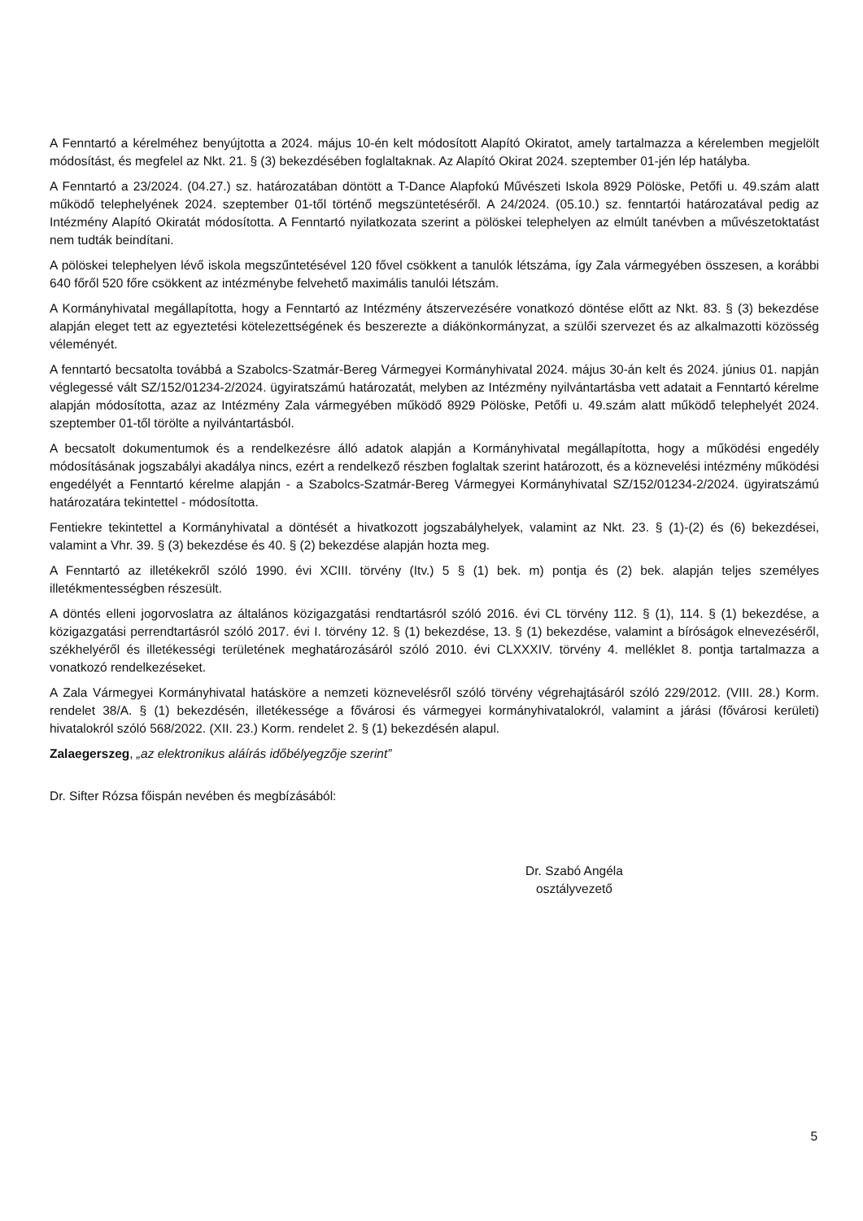A Fenntartó a kérelméhez benyújtotta a 2024. május 10-én kelt módosított Alapító Okiratot, amely tartalmazza a kérelemben megjelölt módosítást, és megfelel az Nkt. 21. § (3) bekezdésében foglaltaknak. Az Alapító Okirat 2024. szeptember 01-jén lép hatályba.
A Fenntartó a 23/2024. (04.27.) sz. határozatában döntött a T-Dance Alapfokú Művészeti Iskola 8929 Pölöske, Petőfi u. 49.szám alatt működő telephelyének 2024. szeptember 01-től történő megszüntetéséről. A 24/2024. (05.10.) sz. fenntartói határozatával pedig az Intézmény Alapító Okiratát módosította. A Fenntartó nyilatkozata szerint a pölöskei telephelyen az elmúlt tanévben a művészetoktatást nem tudták beindítani.
A pölöskei telephelyen lévő iskola megszűntetésével 120 fővel csökkent a tanulók létszáma, így Zala vármegyében összesen, a korábbi 640 főről 520 főre csökkent az intézménybe felvehető maximális tanulói létszám.
A Kormányhivatal megállapította, hogy a Fenntartó az Intézmény átszervezésére vonatkozó döntése előtt az Nkt. 83. § (3) bekezdése alapján eleget tett az egyeztetési kötelezettségének és beszerezte a diákönkormányzat, a szülői szervezet és az alkalmazotti közösség véleményét.
A fenntartó becsatolta továbbá a Szabolcs-Szatmár-Bereg Vármegyei Kormányhivatal 2024. május 30-án kelt és 2024. június 01. napján véglegessé vált SZ/152/01234-2/2024. ügyiratszámú határozatát, melyben az Intézmény nyilvántartásba vett adatait a Fenntartó kérelme alapján módosította, azaz az Intézmény Zala vármegyében működő 8929 Pölöske, Petőfi u. 49.szám alatt működő telephelyét 2024. szeptember 01-től törölte a nyilvántartásból.
A becsatolt dokumentumok és a rendelkezésre álló adatok alapján a Kormányhivatal megállapította, hogy a működési engedély módosításának jogszabályi akadálya nincs, ezért a rendelkező részben foglaltak szerint határozott, és a köznevelési intézmény működési engedélyét a Fenntartó kérelme alapján - a Szabolcs-Szatmár-Bereg Vármegyei Kormányhivatal SZ/152/01234-2/2024. ügyiratszámú határozatára tekintettel - módosította.
Fentiekre tekintettel a Kormányhivatal a döntését a hivatkozott jogszabályhelyek, valamint az Nkt. 23. § (1)-(2) és (6) bekezdései, valamint a Vhr. 39. § (3) bekezdése és 40. § (2) bekezdése alapján hozta meg.
A Fenntartó az illetékekről szóló 1990. évi XCIII. törvény (Itv.) 5 § (1) bek. m) pontja és (2) bek. alapján teljes személyes illetékmentességben részesült.
A döntés elleni jogorvoslatra az általános közigazgatási rendtartásról szóló 2016. évi CL törvény 112. § (1), 114. § (1) bekezdése, a közigazgatási perrendtartásról szóló 2017. évi I. törvény 12. § (1) bekezdése, 13. § (1) bekezdése, valamint a bíróságok elnevezéséről, székhelyéről és illetékességi területének meghatározásáról szóló 2010. évi CLXXXIV. törvény 4. melléklet 8. pontja tartalmazza a vonatkozó rendelkezéseket.
A Zala Vármegyei Kormányhivatal hatásköre a nemzeti köznevelésről szóló törvény végrehajtásáról szóló 229/2012. (VIII. 28.) Korm. rendelet 38/A. § (1) bekezdésén, illetékessége a fővárosi és vármegyei kormányhivatalokról, valamint a járási (fővárosi kerületi) hivatalokról szóló 568/2022. (XII. 23.) Korm. rendelet 2. § (1) bekezdésén alapul.
Zalaegerszeg, „az elektronikus aláírás időbélyegzője szerint”
Dr. Sifter Rózsa főispán nevében és megbízásából:
Dr. Szabó Angéla
osztályvezető
5